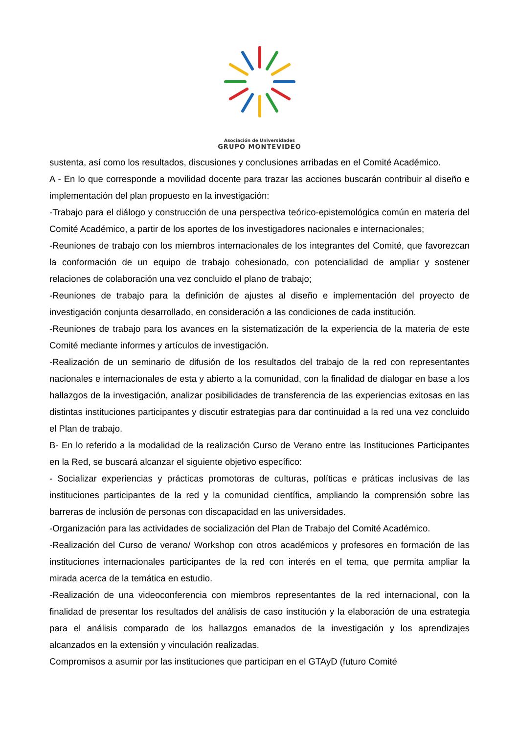Asociación de Universidades
GRUPO MONTEVIDEO
sustenta, así como los resultados, discusiones y conclusiones arribadas en el Comité Académico.
A - En lo que corresponde a movilidad docente para trazar las acciones buscarán contribuir al diseño e implementación del plan propuesto en la investigación:
-Trabajo para el diálogo y construcción de una perspectiva teórico-epistemológica común en materia del Comité Académico, a partir de los aportes de los investigadores nacionales e internacionales;
-Reuniones de trabajo con los miembros internacionales de los integrantes del Comité, que favorezcan la conformación de un equipo de trabajo cohesionado, con potencialidad de ampliar y sostener relaciones de colaboración una vez concluido el plano de trabajo;
-Reuniones de trabajo para la definición de ajustes al diseño e implementación del proyecto de investigación conjunta desarrollado, en consideración a las condiciones de cada institución.
-Reuniones de trabajo para los avances en la sistematización de la experiencia de la materia de este Comité mediante informes y artículos de investigación.
-Realización de un seminario de difusión de los resultados del trabajo de la red con representantes nacionales e internacionales de esta y abierto a la comunidad, con la finalidad de dialogar en base a los hallazgos de la investigación, analizar posibilidades de transferencia de las experiencias exitosas en las distintas instituciones participantes y discutir estrategias para dar continuidad a la red una vez concluido el Plan de trabajo.
B- En lo referido a la modalidad de la realización Curso de Verano entre las Instituciones Participantes en la Red, se buscará alcanzar el siguiente objetivo específico:
- Socializar experiencias y prácticas promotoras de culturas, políticas e práticas inclusivas de las instituciones participantes de la red y la comunidad científica, ampliando la comprensión sobre las barreras de inclusión de personas con discapacidad en las universidades.
-Organización para las actividades de socialización del Plan de Trabajo del Comité Académico.
-Realización del Curso de verano/ Workshop con otros académicos y profesores en formación de las instituciones internacionales participantes de la red con interés en el tema, que permita ampliar la mirada acerca de la temática en estudio.
-Realización de una videoconferencia con miembros representantes de la red internacional, con la finalidad de presentar los resultados del análisis de caso institución y la elaboración de una estrategia para el análisis comparado de los hallazgos emanados de la investigación y los aprendizajes alcanzados en la extensión y vinculación realizadas.
Compromisos a asumir por las instituciones que participan en el GTAyD (futuro Comité